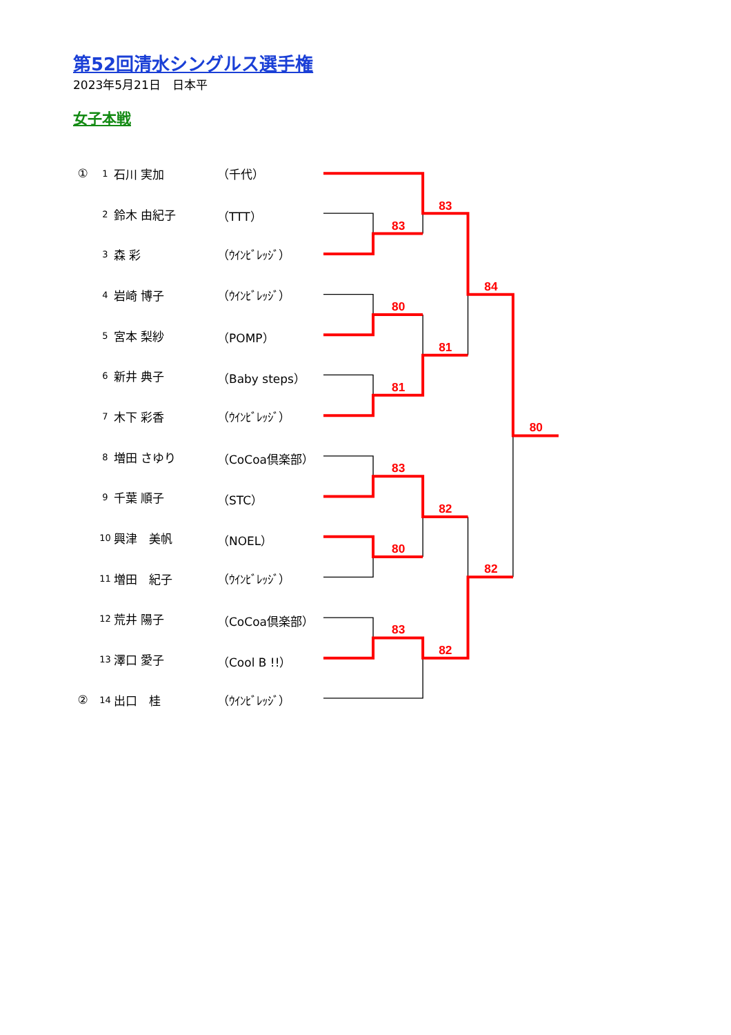第52回清水シングルス選手権
2023年5月21日　日本平
女子本戦
| ① | 1 | 石川 実加 | （千代） |
| | 2 | 鈴木 由紀子 | （TTT） |
| | 3 | 森 彩 | （ｳｲﾝﾋﾞﾚｯｼﾞ） |
| | 4 | 岩崎 博子 | （ｳｲﾝﾋﾞﾚｯｼﾞ） |
| | 5 | 宮本 梨紗 | （POMP） |
| | 6 | 新井 典子 | （Baby steps） |
| | 7 | 木下 彩香 | （ｳｲﾝﾋﾞﾚｯｼﾞ） |
| | 8 | 増田 さゆり | （CoCoa倶楽部） |
| | 9 | 千葉 順子 | （STC） |
| | 10 | 興津 美帆 | （NOEL） |
| | 11 | 増田 紀子 | （ｳｲﾝﾋﾞﾚｯｼﾞ） |
| | 12 | 荒井 陽子 | （CoCoa倶楽部） |
| | 13 | 澤口 愛子 | （Cool B !!） |
| ② | 14 | 出口 桂 | （ｳｲﾝﾋﾞﾚｯｼﾞ） |
83
83
84
80
81
81
80
83
82
80
82
83
82